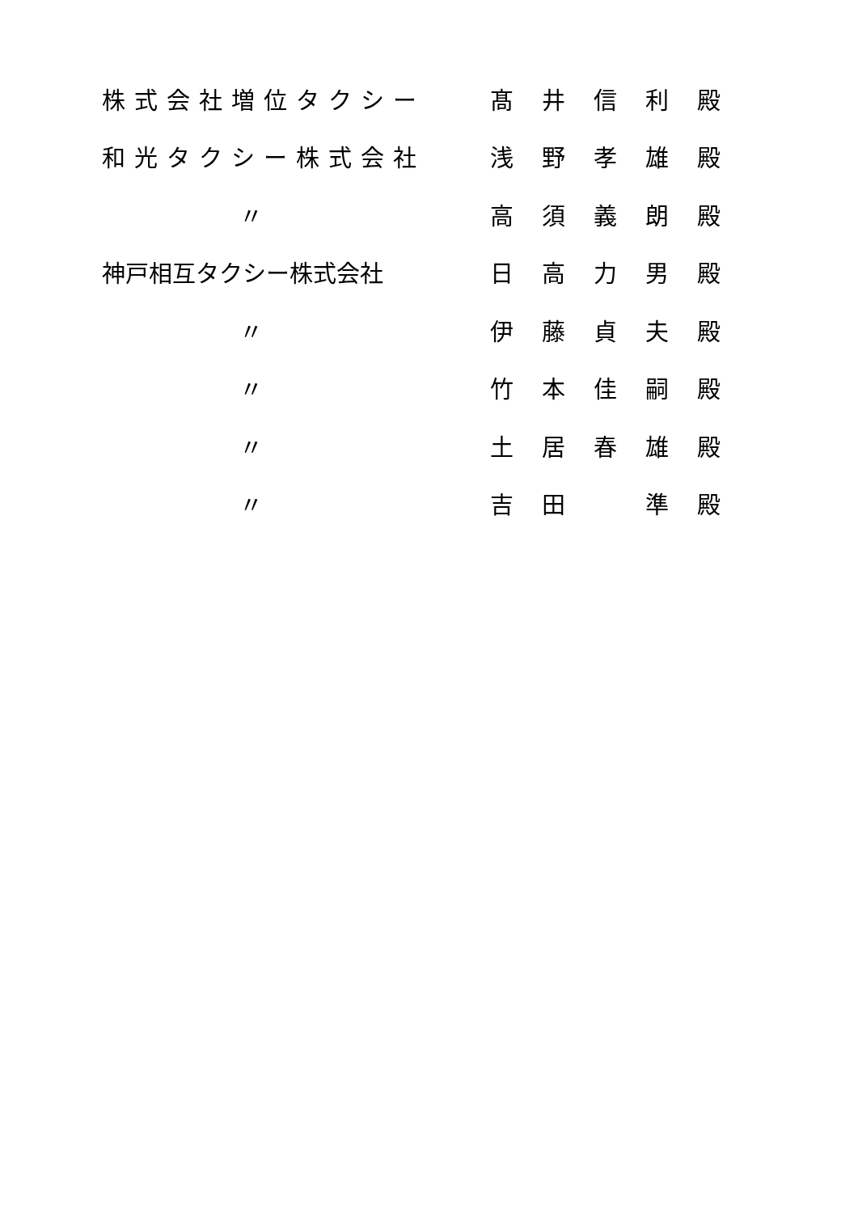株式会社増位タクシー 髙 井 信 利 殿
和光タクシー株式会社 浅 野 孝 雄 殿
〃 高 須 義 朗 殿
神戸相互タクシー株式会社 日 高 力 男 殿
〃 伊 藤 貞 夫 殿
〃 竹 本 佳 嗣 殿
〃 土 居 春 雄 殿
〃 吉 田 準 殿